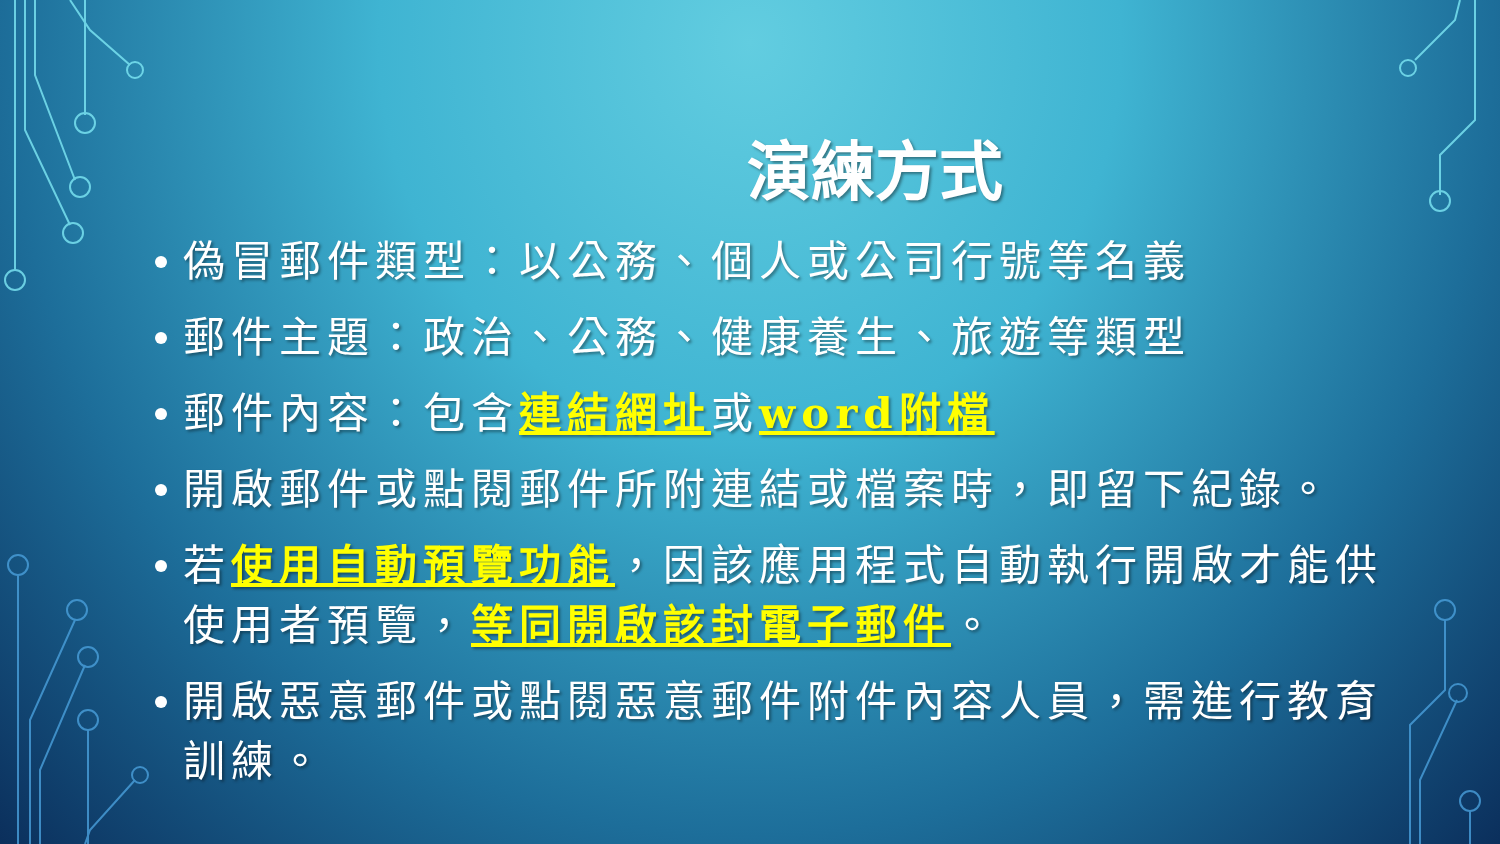演練方式
偽冒郵件類型：以公務、個人或公司行號等名義
郵件主題：政治、公務、健康養生、旅遊等類型
郵件內容：包含連結網址或word附檔
開啟郵件或點閱郵件所附連結或檔案時，即留下紀錄。
若使用自動預覽功能，因該應用程式自動執行開啟才能供使用者預覽，等同開啟該封電子郵件。
開啟惡意郵件或點閱惡意郵件附件內容人員，需進行教育訓練。